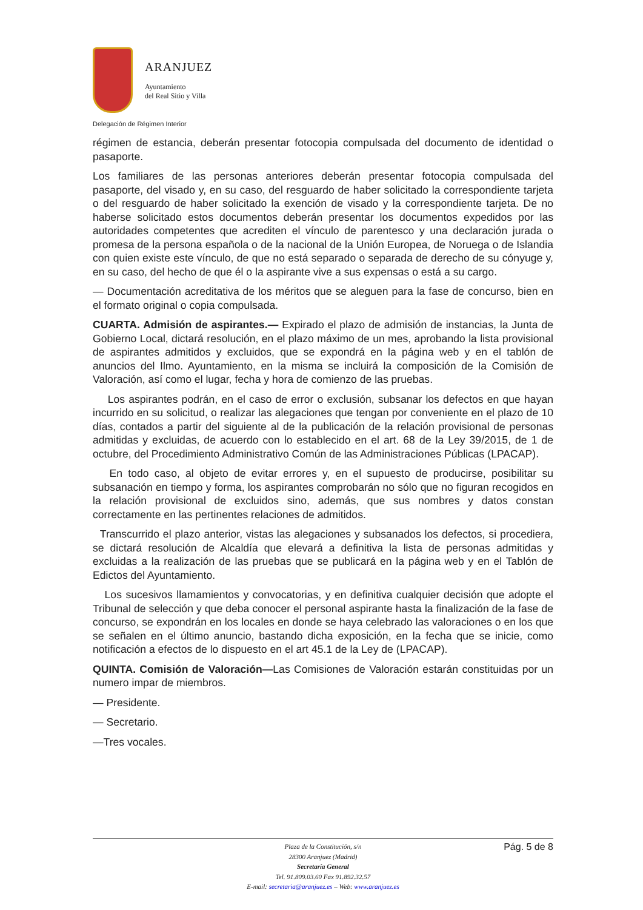ARANJUEZ
Ayuntamiento
del Real Sitio y Villa
Delegación de Régimen Interior
régimen de estancia, deberán presentar fotocopia compulsada del documento de identidad o pasaporte.
Los familiares de las personas anteriores deberán presentar fotocopia compulsada del pasaporte, del visado y, en su caso, del resguardo de haber solicitado la correspondiente tarjeta o del resguardo de haber solicitado la exención de visado y la correspondiente tarjeta. De no haberse solicitado estos documentos deberán presentar los documentos expedidos por las autoridades competentes que acrediten el vínculo de parentesco y una declaración jurada o promesa de la persona española o de la nacional de la Unión Europea, de Noruega o de Islandia con quien existe este vínculo, de que no está separado o separada de derecho de su cónyuge y, en su caso, del hecho de que él o la aspirante vive a sus expensas o está a su cargo.
— Documentación acreditativa de los méritos que se aleguen para la fase de concurso, bien en el formato original o copia compulsada.
CUARTA. Admisión de aspirantes.— Expirado el plazo de admisión de instancias, la Junta de Gobierno Local, dictará resolución, en el plazo máximo de un mes, aprobando la lista provisional de aspirantes admitidos y excluidos, que se expondrá en la página web y en el tablón de anuncios del Ilmo. Ayuntamiento, en la misma se incluirá la composición de la Comisión de Valoración, así como el lugar, fecha y hora de comienzo de las pruebas.
Los aspirantes podrán, en el caso de error o exclusión, subsanar los defectos en que hayan incurrido en su solicitud, o realizar las alegaciones que tengan por conveniente en el plazo de 10 días, contados a partir del siguiente al de la publicación de la relación provisional de personas admitidas y excluidas, de acuerdo con lo establecido en el art. 68 de la Ley 39/2015, de 1 de octubre, del Procedimiento Administrativo Común de las Administraciones Públicas (LPACAP).
En todo caso, al objeto de evitar errores y, en el supuesto de producirse, posibilitar su subsanación en tiempo y forma, los aspirantes comprobarán no sólo que no figuran recogidos en la relación provisional de excluidos sino, además, que sus nombres y datos constan correctamente en las pertinentes relaciones de admitidos.
Transcurrido el plazo anterior, vistas las alegaciones y subsanados los defectos, si procediera, se dictará resolución de Alcaldía que elevará a definitiva la lista de personas admitidas y excluidas a la realización de las pruebas que se publicará en la página web y en el Tablón de Edictos del Ayuntamiento.
Los sucesivos llamamientos y convocatorias, y en definitiva cualquier decisión que adopte el Tribunal de selección y que deba conocer el personal aspirante hasta la finalización de la fase de concurso, se expondrán en los locales en donde se haya celebrado las valoraciones o en los que se señalen en el último anuncio, bastando dicha exposición, en la fecha que se inicie, como notificación a efectos de lo dispuesto en el art 45.1 de la Ley de (LPACAP).
QUINTA. Comisión de Valoración—Las Comisiones de Valoración estarán constituidas por un numero impar de miembros.
— Presidente.
— Secretario.
—Tres vocales.
Pág. 5 de 8
Plaza de la Constitución, s/n
28300 Aranjuez (Madrid)
Secretaría General
Tel. 91.809.03.60 Fax 91.892.32.57
E-mail: secretaria@aranjuez.es – Web: www.aranjuez.es